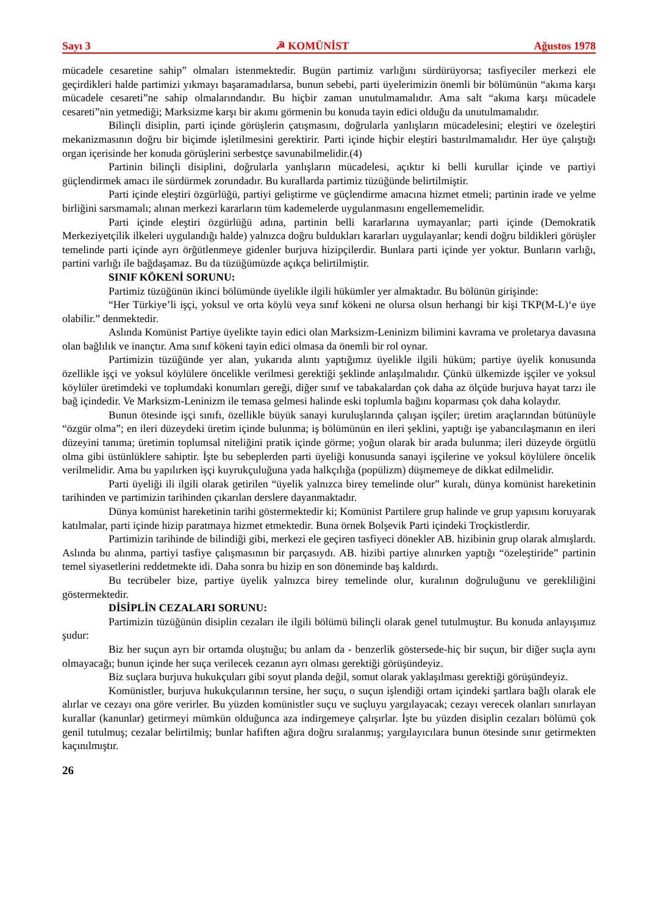Sayı 3 ☭ KOMÜNİST Ağustos 1978
mücadele cesaretine sahip” olmaları istenmektedir. Bugün partimiz varlığını sürdürüyorsa; tasfiyeciler merkezi ele geçirdikleri halde partimizi yıkmayı başaramadılarsa, bunun sebebi, parti üyelerimizin önemli bir bölümünün “akıma karşı mücadele cesareti”ne sahip olmalarındandır. Bu hiçbir zaman unutulmamalıdır. Ama salt “akıma karşı mücadele cesareti”nin yetmediği; Marksizme karşı bir akımı görmenin bu konuda tayin edici olduğu da unutulmamalıdır.
Bilinçli disiplin, parti içinde görüşlerin çatışmasını, doğrularla yanlışların mücadelesini; eleştiri ve özeleştiri mekanizmasının doğru bir biçimde işletilmesini gerektirir. Parti içinde hiçbir eleştiri bastırılmamalıdır. Her üye çalıştığı organ içerisinde her konuda görüşlerini serbestçe savunabilmelidir.(4)
Partinin bilinçli disiplini, doğrularla yanlışların mücadelesi, açıktır ki belli kurullar içinde ve partiyi güçlendirmek amacı ile sürdürmek zorundadır. Bu kurallarda partimiz tüzüğünde belirtilmiştir.
Parti içinde eleştiri özgürlüğü, partiyi geliştirme ve güçlendirme amacına hizmet etmeli; partinin irade ve yelme birliğini sarsmamalı; alınan merkezi kararların tüm kademelerde uygulanmasını engellememelidir.
Parti içinde eleştiri özgürlüğü adına, partinin belli kararlarına uymayanlar; parti içinde (Demokratik Merkeziyetçilik ilkeleri uygulandığı halde) yalnızca doğru buldukları kararları uygulayanlar; kendi doğru bildikleri görüşler temelinde parti içinde ayrı örğütlenmeye gidenler burjuva hizipçilerdir. Bunlara parti içinde yer yoktur. Bunların varlığı, partini varlığı ile bağdaşamaz. Bu da tüzüğümüzde açıkça belirtilmiştir.
SINIF KÖKENİ SORUNU:
Partimiz tüzüğünün ikinci bölümünde üyelikle ilgili hükümler yer almaktadır. Bu bölünün girişinde:
“Her Türkiye’li işçi, yoksul ve orta köylü veya sınıf kökeni ne olursa olsun herhangi bir kişi TKP(M-L)‘e üye olabilir.” denmektedir.
Aslında Komünist Partiye üyelikte tayin edici olan Marksizm-Leninizm bilimini kavrama ve proletarya davasına olan bağlılık ve inançtır. Ama sınıf kökeni tayin edici olmasa da önemli bir rol oynar.
Partimizin tüzüğünde yer alan, yukarıda alıntı yaptığımız üyelikle ilgili hüküm; partiye üyelik konusunda özellikle işçi ve yoksul köylülere öncelikle verilmesi gerektiği şeklinde anlaşılmalıdır. Çünkü ülkemizde işçiler ve yoksul köylüler üretimdeki ve toplumdaki konumları gereği, diğer sınıf ve tabakalardan çok daha az ölçüde burjuva hayat tarzı ile bağ içindedir. Ve Marksizm-Leninizm ile temasa gelmesi halinde eski toplumla bağını koparması çok daha kolaydır.
Bunun ötesinde işçi sınıfı, özellikle büyük sanayi kuruluşlarında çalışan işçiler; üretim araçlarından bütünüyle “özgür olma”; en ileri düzeydeki üretim içinde bulunma; iş bölümünün en ileri şeklini, yaptığı işe yabancılaşmanın en ileri düzeyini tanıma; üretimin toplumsal niteliğini pratik içinde görme; yoğun olarak bir arada bulunma; ileri düzeyde örgütlü olma gibi üstünlüklere sahiptir. İşte bu sebeplerden parti üyeliği konusunda sanayi işçilerine ve yoksul köylülere öncelik verilmelidir. Ama bu yapılırken işçi kuyrukçuluğuna yada halkçılığa (popülizm) düşmemeye de dikkat edilmelidir.
Parti üyeliği ili ilgili olarak getirilen “üyelik yalnızca birey temelinde olur” kuralı, dünya komünist hareketinin tarihinden ve partimizin tarihinden çıkarılan derslere dayanmaktadır.
Dünya komünist hareketinin tarihi göstermektedir ki; Komünist Partilere grup halinde ve grup yapısını koruyarak katılmalar, parti içinde hizip paratmaya hizmet etmektedir. Buna örnek Bolşevik Parti içindeki Troçkistlerdir.
Partimizin tarihinde de bilindiği gibi, merkezi ele geçiren tasfiyeci dönekler AB. hizibinin grup olarak almışlardı. Aslında bu alınma, partiyi tasfiye çalışmasının bir parçasıydı. AB. hizibi partiye alınırken yaptığı “özeleştiride” partinin temel siyasetlerini reddetmekte idi. Daha sonra bu hizip en son döneminde baş kaldırdı.
Bu tecrübeler bize, partiye üyelik yalnızca birey temelinde olur, kuralının doğruluğunu ve gerekliliğini göstermektedir.
DİSİPLİN CEZALARI SORUNU:
Partimizin tüzüğünün disiplin cezaları ile ilgili bölümü bilinçli olarak genel tutulmuştur. Bu konuda anlayışımız şudur:
Biz her suçun ayrı bir ortamda oluştuğu; bu anlam da - benzerlik göstersede-hiç bir suçun, bir diğer suçla aynı olmayacağı; bunun içinde her suça verilecek cezanın ayrı olması gerektiği görüşündeyiz.
Biz suçlara burjuva hukukçuları gibi soyut planda değil, somut olarak yaklaşılması gerektiği görüşündeyiz.
Komünistler, burjuva hukukçularının tersine, her suçu, o suçun işlendiği ortam içindeki şartlara bağlı olarak ele alırlar ve cezayı ona göre verirler. Bu yüzden komünistler suçu ve suçluyu yargılayacak; cezayı verecek olanları sınırlayan kurallar (kanunlar) getirmeyi mümkün olduğunca aza indirgemeye çalışırlar. İşte bu yüzden disiplin cezaları bölümü çok genil tutulmuş; cezalar belirtilmiş; bunlar hafiften ağıra doğru sıralanmış; yargılayıcılara bunun ötesinde sınır getirmekten kaçınılmıştır.
26